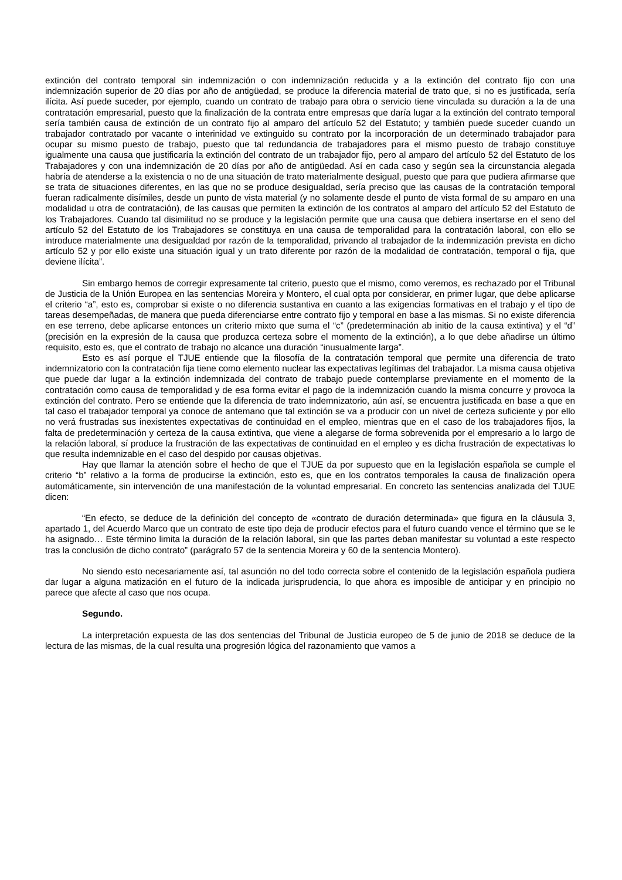extinción del contrato temporal sin indemnización o con indemnización reducida y a la extinción del contrato fijo con una indemnización superior de 20 días por año de antigüedad, se produce la diferencia material de trato que, si no es justificada, sería ilícita. Así puede suceder, por ejemplo, cuando un contrato de trabajo para obra o servicio tiene vinculada su duración a la de una contratación empresarial, puesto que la finalización de la contrata entre empresas que daría lugar a la extinción del contrato temporal sería también causa de extinción de un contrato fijo al amparo del artículo 52 del Estatuto; y también puede suceder cuando un trabajador contratado por vacante o interinidad ve extinguido su contrato por la incorporación de un determinado trabajador para ocupar su mismo puesto de trabajo, puesto que tal redundancia de trabajadores para el mismo puesto de trabajo constituye igualmente una causa que justificaría la extinción del contrato de un trabajador fijo, pero al amparo del artículo 52 del Estatuto de los Trabajadores y con una indemnización de 20 días por año de antigüedad. Así en cada caso y según sea la circunstancia alegada habría de atenderse a la existencia o no de una situación de trato materialmente desigual, puesto que para que pudiera afirmarse que se trata de situaciones diferentes, en las que no se produce desigualdad, sería preciso que las causas de la contratación temporal fueran radicalmente disímiles, desde un punto de vista material (y no solamente desde el punto de vista formal de su amparo en una modalidad u otra de contratación), de las causas que permiten la extinción de los contratos al amparo del artículo 52 del Estatuto de los Trabajadores. Cuando tal disimilitud no se produce y la legislación permite que una causa que debiera insertarse en el seno del artículo 52 del Estatuto de los Trabajadores se constituya en una causa de temporalidad para la contratación laboral, con ello se introduce materialmente una desigualdad por razón de la temporalidad, privando al trabajador de la indemnización prevista en dicho artículo 52 y por ello existe una situación igual y un trato diferente por razón de la modalidad de contratación, temporal o fija, que deviene ilícita”.
Sin embargo hemos de corregir expresamente tal criterio, puesto que el mismo, como veremos, es rechazado por el Tribunal de Justicia de la Unión Europea en las sentencias Moreira y Montero, el cual opta por considerar, en primer lugar, que debe aplicarse el criterio “a”, esto es, comprobar si existe o no diferencia sustantiva en cuanto a las exigencias formativas en el trabajo y el tipo de tareas desempeñadas, de manera que pueda diferenciarse entre contrato fijo y temporal en base a las mismas. Si no existe diferencia en ese terreno, debe aplicarse entonces un criterio mixto que suma el “c” (predeterminación ab initio de la causa extintiva) y el “d” (precisión en la expresión de la causa que produzca certeza sobre el momento de la extinción), a lo que debe añadirse un último requisito, esto es, que el contrato de trabajo no alcance una duración “inusualmente larga”.
Esto es así porque el TJUE entiende que la filosofía de la contratación temporal que permite una diferencia de trato indemnizatorio con la contratación fija tiene como elemento nuclear las expectativas legítimas del trabajador. La misma causa objetiva que puede dar lugar a la extinción indemnizada del contrato de trabajo puede contemplarse previamente en el momento de la contratación como causa de temporalidad y de esa forma evitar el pago de la indemnización cuando la misma concurre y provoca la extinción del contrato. Pero se entiende que la diferencia de trato indemnizatorio, aún así, se encuentra justificada en base a que en tal caso el trabajador temporal ya conoce de antemano que tal extinción se va a producir con un nivel de certeza suficiente y por ello no verá frustradas sus inexistentes expectativas de continuidad en el empleo, mientras que en el caso de los trabajadores fijos, la falta de predeterminación y certeza de la causa extintiva, que viene a alegarse de forma sobrevenida por el empresario a lo largo de la relación laboral, sí produce la frustración de las expectativas de continuidad en el empleo y es dicha frustración de expectativas lo que resulta indemnizable en el caso del despido por causas objetivas.
Hay que llamar la atención sobre el hecho de que el TJUE da por supuesto que en la legislación española se cumple el criterio “b” relativo a la forma de producirse la extinción, esto es, que en los contratos temporales la causa de finalización opera automáticamente, sin intervención de una manifestación de la voluntad empresarial. En concreto las sentencias analizada del TJUE dicen:
“En efecto, se deduce de la definición del concepto de «contrato de duración determinada» que figura en la cláusula 3, apartado 1, del Acuerdo Marco que un contrato de este tipo deja de producir efectos para el futuro cuando vence el término que se le ha asignado… Este término limita la duración de la relación laboral, sin que las partes deban manifestar su voluntad a este respecto tras la conclusión de dicho contrato” (parágrafo 57 de la sentencia Moreira y 60 de la sentencia Montero).
No siendo esto necesariamente así, tal asunción no del todo correcta sobre el contenido de la legislación española pudiera dar lugar a alguna matización en el futuro de la indicada jurisprudencia, lo que ahora es imposible de anticipar y en principio no parece que afecte al caso que nos ocupa.
Segundo.
La interpretación expuesta de las dos sentencias del Tribunal de Justicia europeo de 5 de junio de 2018 se deduce de la lectura de las mismas, de la cual resulta una progresión lógica del razonamiento que vamos a